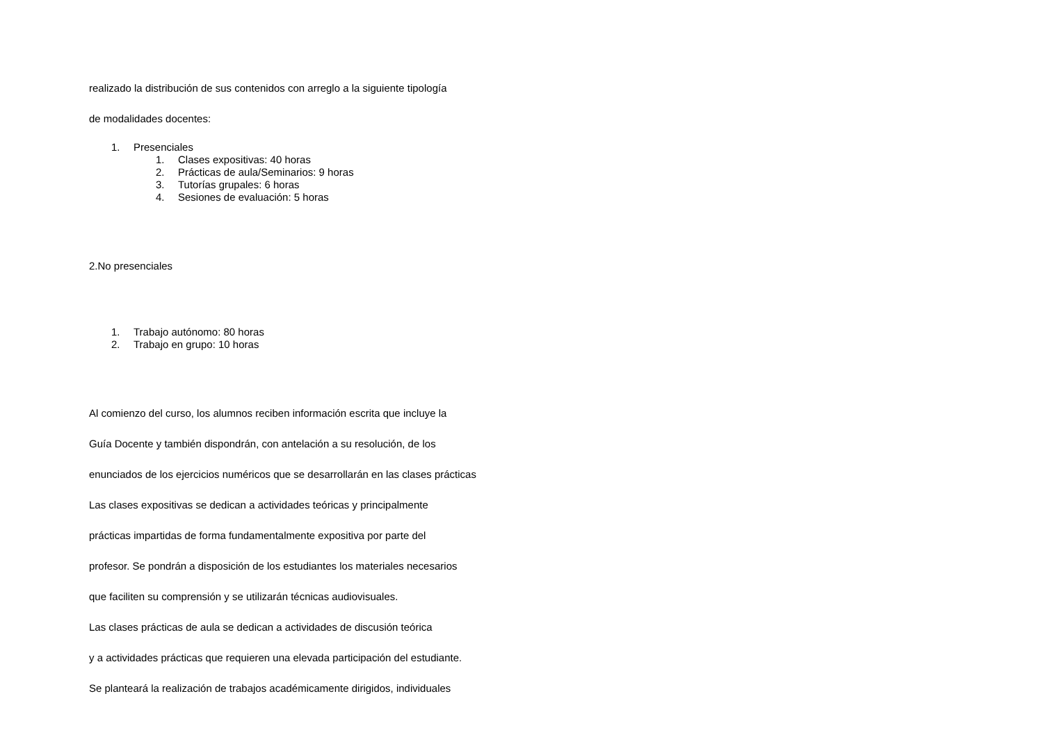realizado la distribución de sus contenidos con arreglo a la siguiente tipología
de modalidades docentes:
1. Presenciales
1. Clases expositivas: 40 horas
2. Prácticas de aula/Seminarios: 9 horas
3. Tutorías grupales: 6 horas
4. Sesiones de evaluación: 5 horas
2.No presenciales
1. Trabajo autónomo: 80 horas
2. Trabajo en grupo: 10 horas
Al comienzo del curso, los alumnos reciben información escrita que incluye la
Guía Docente y también dispondrán, con antelación a su resolución, de los
enunciados de los ejercicios numéricos que se desarrollarán en las clases prácticas
Las clases expositivas se dedican a actividades teóricas y principalmente
prácticas impartidas de forma fundamentalmente expositiva por parte del
profesor. Se pondrán a disposición de los estudiantes los materiales necesarios
que faciliten su comprensión y se utilizarán técnicas audiovisuales.
Las clases prácticas de aula se dedican a actividades de discusión teórica
y a actividades prácticas que requieren una elevada participación del estudiante.
Se planteará la realización de trabajos académicamente dirigidos, individuales